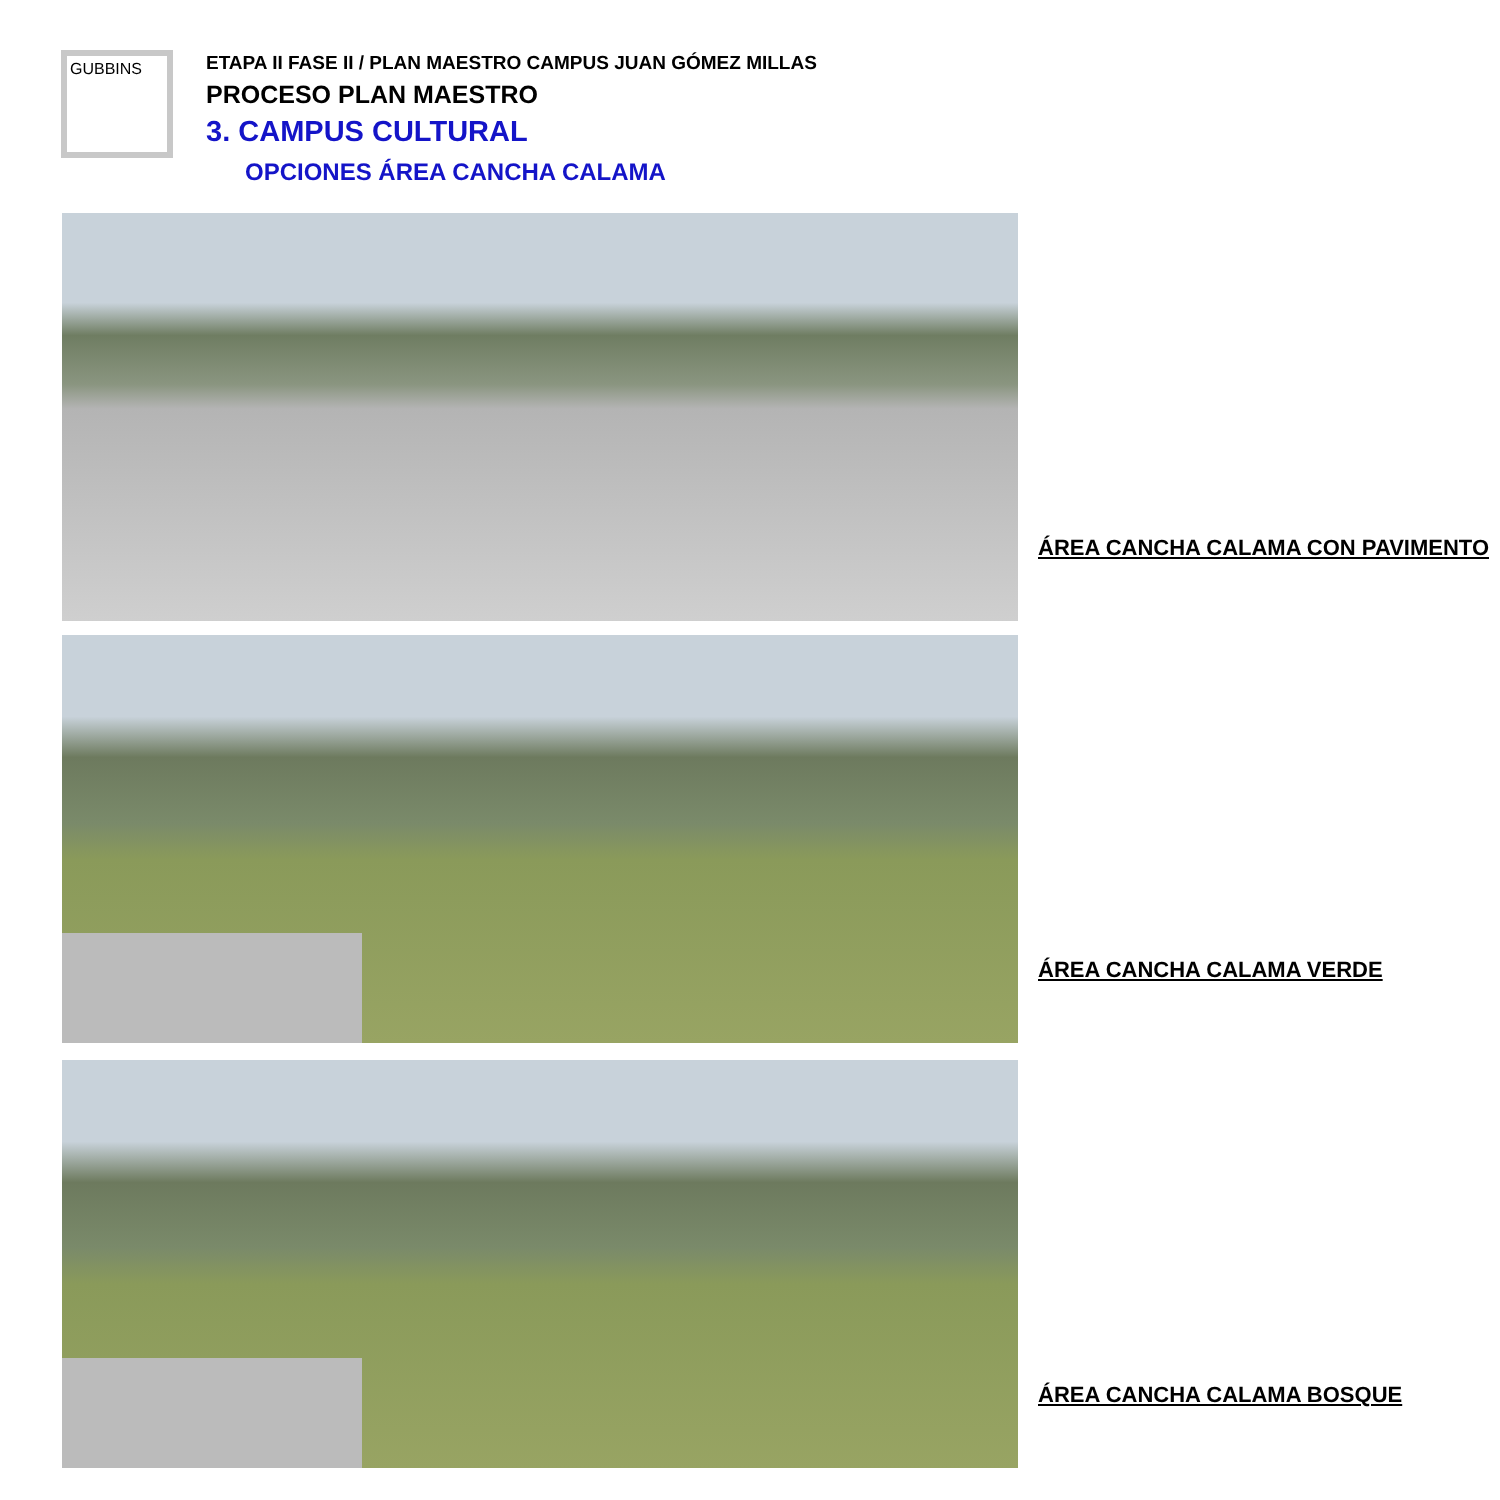GUBBINS
ETAPA II FASE II / PLAN MAESTRO CAMPUS JUAN GÓMEZ MILLAS
PROCESO PLAN MAESTRO
3. CAMPUS CULTURAL
OPCIONES ÁREA CANCHA CALAMA
ÁREA CANCHA CALAMA CON PAVIMENTO
ÁREA CANCHA CALAMA VERDE
ÁREA CANCHA CALAMA BOSQUE